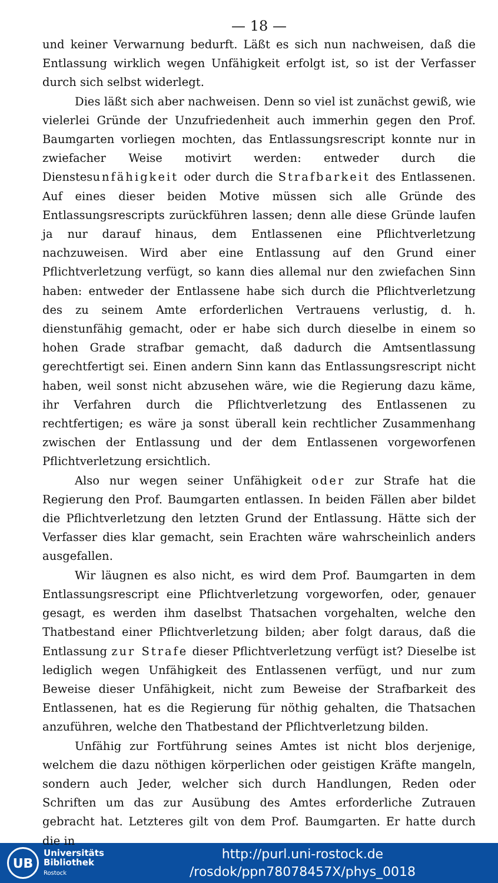— 18 —
und keiner Verwarnung bedurft. Läßt es sich nun nachweisen, daß die Entlassung wirklich wegen Unfähigkeit erfolgt ist, so ist der Verfasser durch sich selbst widerlegt.
Dies läßt sich aber nachweisen. Denn so viel ist zunächst gewiß, wie vielerlei Gründe der Unzufriedenheit auch immerhin gegen den Prof. Baumgarten vorliegen mochten, das Entlassungsrescript konnte nur in zwiefacher Weise motivirt werden: entweder durch die Dienstesunfähigkeit oder durch die Strafbarkeit des Entlassenen. Auf eines dieser beiden Motive müssen sich alle Gründe des Entlassungsrescripts zurückführen lassen; denn alle diese Gründe laufen ja nur darauf hinaus, dem Entlassenen eine Pflichtverletzung nachzuweisen. Wird aber eine Entlassung auf den Grund einer Pflichtverletzung verfügt, so kann dies allemal nur den zwiefachen Sinn haben: entweder der Entlassene habe sich durch die Pflichtverletzung des zu seinem Amte erforderlichen Vertrauens verlustig, d. h. dienstunfähig gemacht, oder er habe sich durch dieselbe in einem so hohen Grade strafbar gemacht, daß dadurch die Amtsentlassung gerechtfertigt sei. Einen andern Sinn kann das Entlassungsrescript nicht haben, weil sonst nicht abzusehen wäre, wie die Regierung dazu käme, ihr Verfahren durch die Pflichtverletzung des Entlassenen zu rechtfertigen; es wäre ja sonst überall kein rechtlicher Zusammenhang zwischen der Entlassung und der dem Entlassenen vorgeworfenen Pflichtverletzung ersichtlich.
Also nur wegen seiner Unfähigkeit oder zur Strafe hat die Regierung den Prof. Baumgarten entlassen. In beiden Fällen aber bildet die Pflichtverletzung den letzten Grund der Entlassung. Hätte sich der Verfasser dies klar gemacht, sein Erachten wäre wahrscheinlich anders ausgefallen.
Wir läugnen es also nicht, es wird dem Prof. Baumgarten in dem Entlassungsrescript eine Pflichtverletzung vorgeworfen, oder, genauer gesagt, es werden ihm daselbst Thatsachen vorgehalten, welche den Thatbestand einer Pflichtverletzung bilden; aber folgt daraus, daß die Entlassung zur Strafe dieser Pflichtverletzung verfügt ist? Dieselbe ist lediglich wegen Unfähigkeit des Entlassenen verfügt, und nur zum Beweise dieser Unfähigkeit, nicht zum Beweise der Strafbarkeit des Entlassenen, hat es die Regierung für nöthig gehalten, die Thatsachen anzuführen, welche den Thatbestand der Pflichtverletzung bilden.
Unfähig zur Fortführung seines Amtes ist nicht blos derjenige, welchem die dazu nöthigen körperlichen oder geistigen Kräfte mangeln, sondern auch Jeder, welcher sich durch Handlungen, Reden oder Schriften um das zur Ausübung des Amtes erforderliche Zutrauen gebracht hat. Letzteres gilt von dem Prof. Baumgarten. Er hatte durch die in
UB
Universitäts
Bibliothek
Rostock
http://purl.uni-rostock.de
/rosdok/ppn78078457X/phys_0018